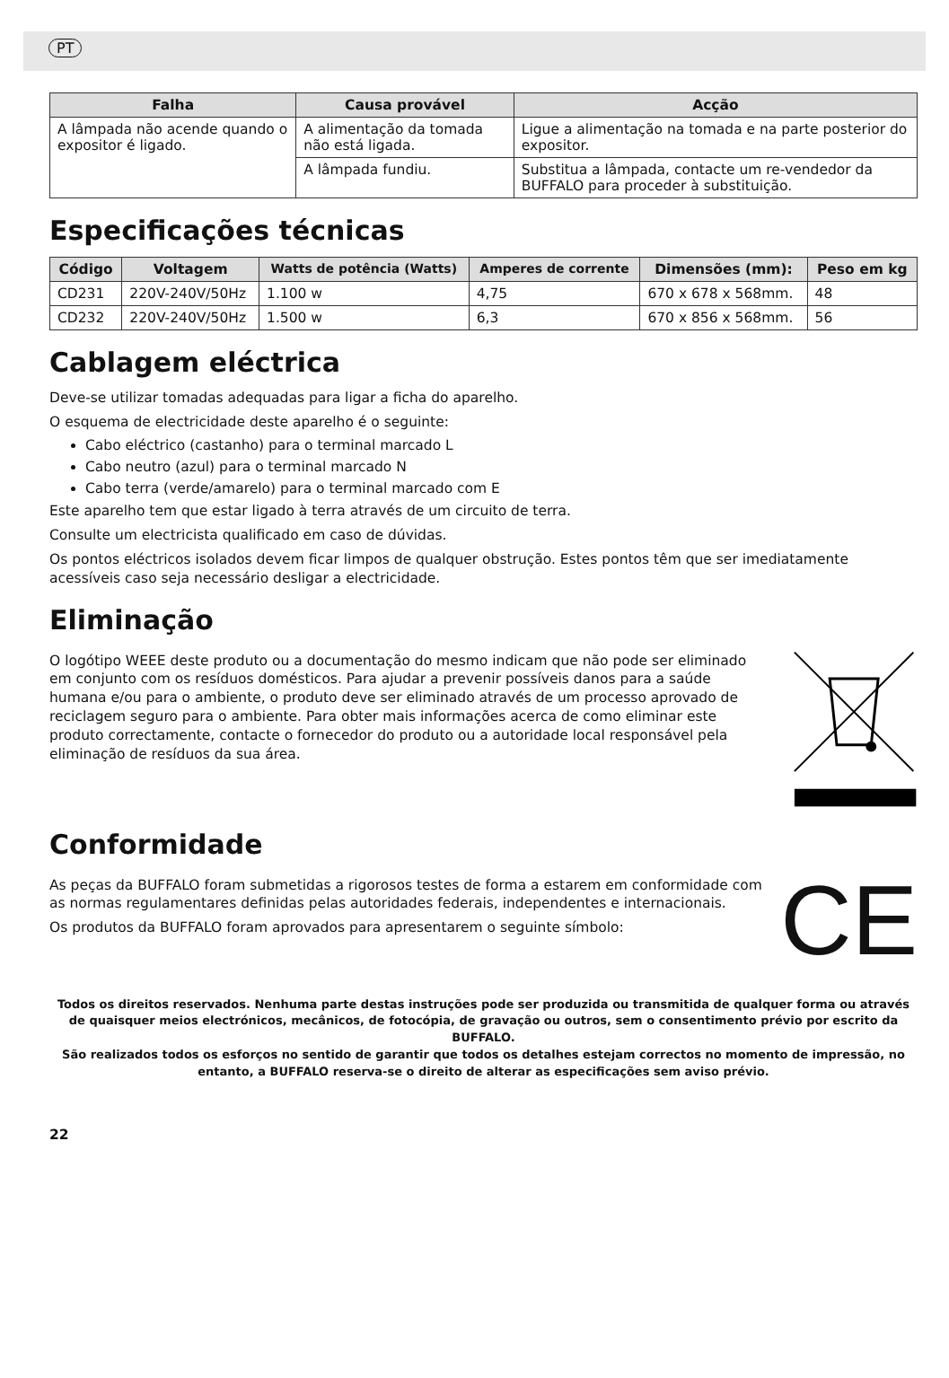PT
| Falha | Causa provável | Acção |
| --- | --- | --- |
| A lâmpada não acende quando o expositor é ligado. | A alimentação da tomada não está ligada. | Ligue a alimentação na tomada e na parte posterior do expositor. |
| | A lâmpada fundiu. | Substitua a lâmpada, contacte um re-vendedor da BUFFALO para proceder à substituição. |
Especificações técnicas
| Código | Voltagem | Watts de potência (Watts) | Amperes de corrente | Dimensões (mm): | Peso em kg |
| --- | --- | --- | --- | --- | --- |
| CD231 | 220V-240V/50Hz | 1.100 w | 4,75 | 670 x 678 x 568mm. | 48 |
| CD232 | 220V-240V/50Hz | 1.500 w | 6,3 | 670 x 856 x 568mm. | 56 |
Cablagem eléctrica
Deve-se utilizar tomadas adequadas para ligar a ficha do aparelho.
O esquema de electricidade deste aparelho é o seguinte:
Cabo eléctrico (castanho) para o terminal marcado L
Cabo neutro (azul) para o terminal marcado N
Cabo terra (verde/amarelo) para o terminal marcado com E
Este aparelho tem que estar ligado à terra através de um circuito de terra.
Consulte um electricista qualificado em caso de dúvidas.
Os pontos eléctricos isolados devem ficar limpos de qualquer obstrução. Estes pontos têm que ser imediatamente acessíveis caso seja necessário desligar a electricidade.
Eliminação
O logótipo WEEE deste produto ou a documentação do mesmo indicam que não pode ser eliminado em conjunto com os resíduos domésticos. Para ajudar a prevenir possíveis danos para a saúde humana e/ou para o ambiente, o produto deve ser eliminado através de um processo aprovado de reciclagem seguro para o ambiente. Para obter mais informações acerca de como eliminar este produto correctamente, contacte o fornecedor do produto ou a autoridade local responsável pela eliminação de resíduos da sua área.
Conformidade
As peças da BUFFALO foram submetidas a rigorosos testes de forma a estarem em conformidade com as normas regulamentares definidas pelas autoridades federais, independentes e internacionais.
Os produtos da BUFFALO foram aprovados para apresentarem o seguinte símbolo:
CE
Todos os direitos reservados. Nenhuma parte destas instruções pode ser produzida ou transmitida de qualquer forma ou através de quaisquer meios electrónicos, mecânicos, de fotocópia, de gravação ou outros, sem o consentimento prévio por escrito da BUFFALO.
São realizados todos os esforços no sentido de garantir que todos os detalhes estejam correctos no momento de impressão, no entanto, a BUFFALO reserva-se o direito de alterar as especificações sem aviso prévio.
22